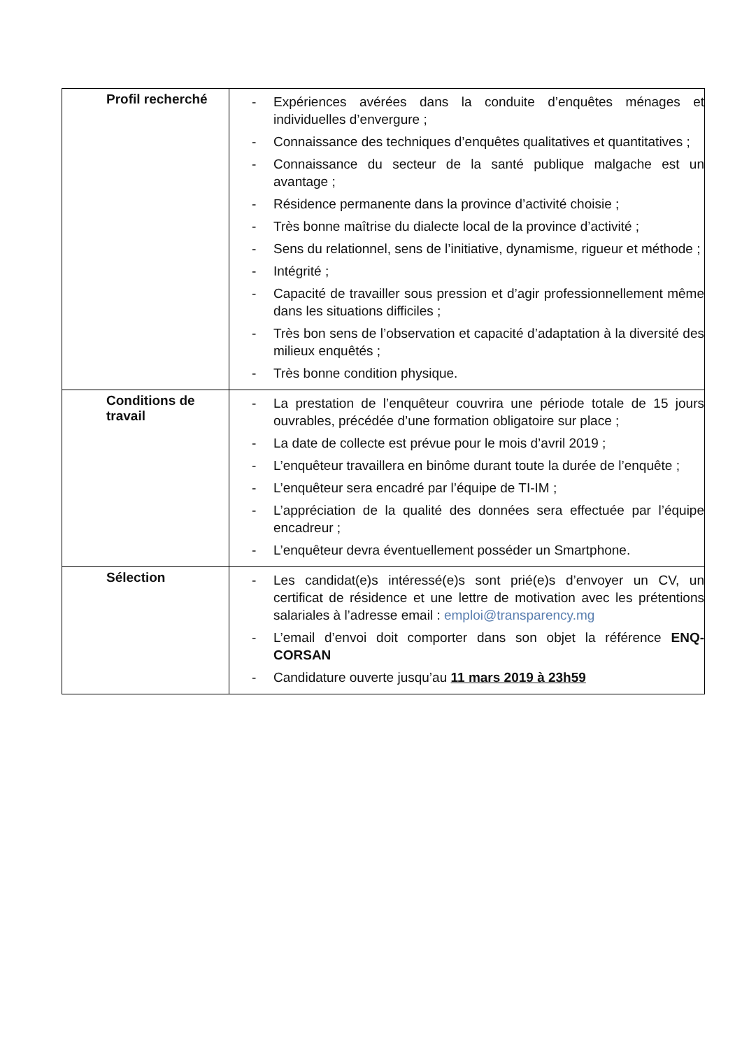| Profil recherché | - Expériences avérées dans la conduite d’enquêtes ménages et individuelles d’envergure ; - Connaissance des techniques d’enquêtes qualitatives et quantitatives ; - Connaissance du secteur de la santé publique malgache est un avantage ; - Résidence permanente dans la province d’activité choisie ; - Très bonne maîtrise du dialecte local de la province d’activité ; - Sens du relationnel, sens de l’initiative, dynamisme, rigueur et méthode ; - Intégrité ; - Capacité de travailler sous pression et d’agir professionnellement même dans les situations difficiles ; - Très bon sens de l’observation et capacité d’adaptation à la diversité des milieux enquêtés ; - Très bonne condition physique. |
| Conditions de travail | - La prestation de l’enquêteur couvrira une période totale de 15 jours ouvrables, précédée d’une formation obligatoire sur place ; - La date de collecte est prévue pour le mois d’avril 2019 ; - L’enquêteur travaillera en binôme durant toute la durée de l’enquête ; - L’enquêteur sera encadré par l’équipe de TI-IM ; - L’appréciation de la qualité des données sera effectuée par l’équipe encadreur ; - L’enquêteur devra éventuellement posséder un Smartphone. |
| Sélection | - Les candidat(e)s intéressé(e)s sont prié(e)s d’envoyer un CV, un certificat de résidence et une lettre de motivation avec les prétentions salariales à l’adresse email : emploi@transparency.mg - L’email d’envoi doit comporter dans son objet la référence ENQ-CORSAN - Candidature ouverte jusqu’au 11 mars 2019 à 23h59 |